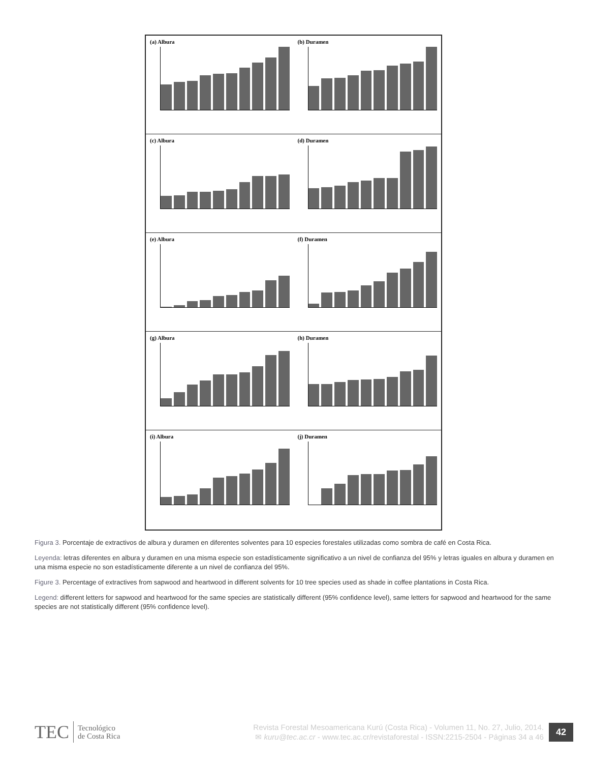(a) Albura (b) Duramen
(c) Albura (d) Duramen
(e) Albura (f) Duramen
(g) Albura (h) Duramen
(i) Albura (j) Duramen
Figura 3. Porcentaje de extractivos de albura y duramen en diferentes solventes para 10 especies forestales utilizadas como sombra de café en Costa Rica.
Leyenda: letras diferentes en albura y duramen en una misma especie son estadísticamente significativo a un nivel de confianza del 95% y letras iguales en albura y duramen en una misma especie no son estadísticamente diferente a un nivel de confianza del 95%.
Figure 3. Percentage of extractives from sapwood and heartwood in different solvents for 10 tree species used as shade in coffee plantations in Costa Rica.
Legend: different letters for sapwood and heartwood for the same species are statistically different (95% confidence level), same letters for sapwood and heartwood for the same species are not statistically different (95% confidence level).
TEC
Tecnológico
de Costa Rica
Revista Forestal Mesoamericana Kurú (Costa Rica) - Volumen 11, No. 27, Julio, 2014.
✉ kuru@tec.ac.cr - www.tec.ac.cr/revistaforestal - ISSN:2215-2504 - Páginas 34 a 46
42